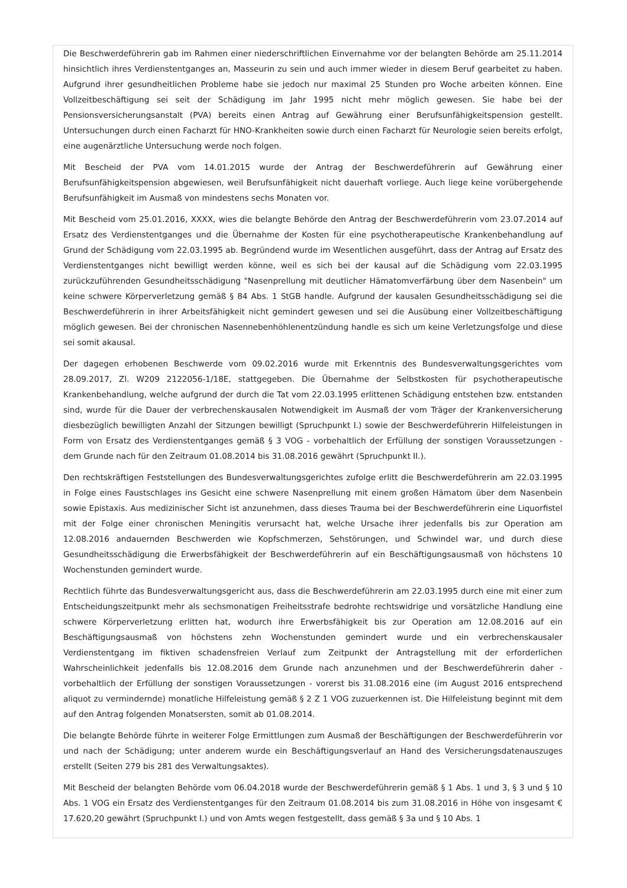Die Beschwerdeführerin gab im Rahmen einer niederschriftlichen Einvernahme vor der belangten Behörde am 25.11.2014 hinsichtlich ihres Verdienstentganges an, Masseurin zu sein und auch immer wieder in diesem Beruf gearbeitet zu haben. Aufgrund ihrer gesundheitlichen Probleme habe sie jedoch nur maximal 25 Stunden pro Woche arbeiten können. Eine Vollzeitbeschäftigung sei seit der Schädigung im Jahr 1995 nicht mehr möglich gewesen. Sie habe bei der Pensionsversicherungsanstalt (PVA) bereits einen Antrag auf Gewährung einer Berufsunfähigkeitspension gestellt. Untersuchungen durch einen Facharzt für HNO-Krankheiten sowie durch einen Facharzt für Neurologie seien bereits erfolgt, eine augenärztliche Untersuchung werde noch folgen.
Mit Bescheid der PVA vom 14.01.2015 wurde der Antrag der Beschwerdeführerin auf Gewährung einer Berufsunfähigkeitspension abgewiesen, weil Berufsunfähigkeit nicht dauerhaft vorliege. Auch liege keine vorübergehende Berufsunfähigkeit im Ausmaß von mindestens sechs Monaten vor.
Mit Bescheid vom 25.01.2016, XXXX, wies die belangte Behörde den Antrag der Beschwerdeführerin vom 23.07.2014 auf Ersatz des Verdienstentganges und die Übernahme der Kosten für eine psychotherapeutische Krankenbehandlung auf Grund der Schädigung vom 22.03.1995 ab. Begründend wurde im Wesentlichen ausgeführt, dass der Antrag auf Ersatz des Verdienstentganges nicht bewilligt werden könne, weil es sich bei der kausal auf die Schädigung vom 22.03.1995 zurückzuführenden Gesundheitsschädigung "Nasenprellung mit deutlicher Hämatomverfärbung über dem Nasenbein" um keine schwere Körperverletzung gemäß § 84 Abs. 1 StGB handle. Aufgrund der kausalen Gesundheitsschädigung sei die Beschwerdeführerin in ihrer Arbeitsfähigkeit nicht gemindert gewesen und sei die Ausübung einer Vollzeitbeschäftigung möglich gewesen. Bei der chronischen Nasennebenhöhlenentzündung handle es sich um keine Verletzungsfolge und diese sei somit akausal.
Der dagegen erhobenen Beschwerde vom 09.02.2016 wurde mit Erkenntnis des Bundesverwaltungsgerichtes vom 28.09.2017, Zl. W209 2122056-1/18E, stattgegeben. Die Übernahme der Selbstkosten für psychotherapeutische Krankenbehandlung, welche aufgrund der durch die Tat vom 22.03.1995 erlittenen Schädigung entstehen bzw. entstanden sind, wurde für die Dauer der verbrechenskausalen Notwendigkeit im Ausmaß der vom Träger der Krankenversicherung diesbezüglich bewilligten Anzahl der Sitzungen bewilligt (Spruchpunkt I.) sowie der Beschwerdeführerin Hilfeleistungen in Form von Ersatz des Verdienstentganges gemäß § 3 VOG - vorbehaltlich der Erfüllung der sonstigen Voraussetzungen - dem Grunde nach für den Zeitraum 01.08.2014 bis 31.08.2016 gewährt (Spruchpunkt II.).
Den rechtskräftigen Feststellungen des Bundesverwaltungsgerichtes zufolge erlitt die Beschwerdeführerin am 22.03.1995 in Folge eines Faustschlages ins Gesicht eine schwere Nasenprellung mit einem großen Hämatom über dem Nasenbein sowie Epistaxis. Aus medizinischer Sicht ist anzunehmen, dass dieses Trauma bei der Beschwerdeführerin eine Liquorfistel mit der Folge einer chronischen Meningitis verursacht hat, welche Ursache ihrer jedenfalls bis zur Operation am 12.08.2016 andauernden Beschwerden wie Kopfschmerzen, Sehstörungen, und Schwindel war, und durch diese Gesundheitsschädigung die Erwerbsfähigkeit der Beschwerdeführerin auf ein Beschäftigungsausmaß von höchstens 10 Wochenstunden gemindert wurde.
Rechtlich führte das Bundesverwaltungsgericht aus, dass die Beschwerdeführerin am 22.03.1995 durch eine mit einer zum Entscheidungszeitpunkt mehr als sechsmonatigen Freiheitsstrafe bedrohte rechtswidrige und vorsätzliche Handlung eine schwere Körperverletzung erlitten hat, wodurch ihre Erwerbsfähigkeit bis zur Operation am 12.08.2016 auf ein Beschäftigungsausmaß von höchstens zehn Wochenstunden gemindert wurde und ein verbrechenskausaler Verdienstentgang im fiktiven schadensfreien Verlauf zum Zeitpunkt der Antragstellung mit der erforderlichen Wahrscheinlichkeit jedenfalls bis 12.08.2016 dem Grunde nach anzunehmen und der Beschwerdeführerin daher - vorbehaltlich der Erfüllung der sonstigen Voraussetzungen - vorerst bis 31.08.2016 eine (im August 2016 entsprechend aliquot zu vermindernde) monatliche Hilfeleistung gemäß § 2 Z 1 VOG zuzuerkennen ist. Die Hilfeleistung beginnt mit dem auf den Antrag folgenden Monatsersten, somit ab 01.08.2014.
Die belangte Behörde führte in weiterer Folge Ermittlungen zum Ausmaß der Beschäftigungen der Beschwerdeführerin vor und nach der Schädigung; unter anderem wurde ein Beschäftigungsverlauf an Hand des Versicherungsdatenauszuges erstellt (Seiten 279 bis 281 des Verwaltungsaktes).
Mit Bescheid der belangten Behörde vom 06.04.2018 wurde der Beschwerdeführerin gemäß § 1 Abs. 1 und 3, § 3 und § 10 Abs. 1 VOG ein Ersatz des Verdienstentganges für den Zeitraum 01.08.2014 bis zum 31.08.2016 in Höhe von insgesamt € 17.620,20 gewährt (Spruchpunkt I.) und von Amts wegen festgestellt, dass gemäß § 3a und § 10 Abs. 1